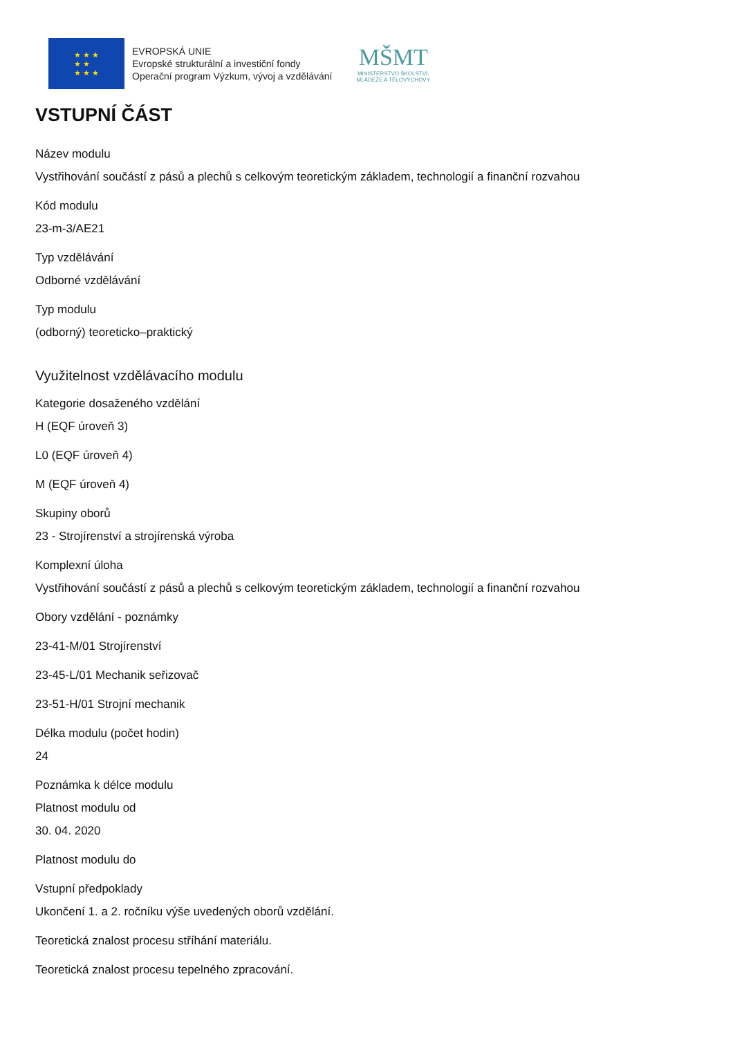★ ★ ★
★ ★
★ ★ ★
EVROPSKÁ UNIE
Evropské strukturální a investiční fondy
Operační program Výzkum, vývoj a vzdělávání
MŠMT
MINISTERSTVO ŠKOLSTVÍ,
MLÁDEŽE A TĚLOVÝCHOVY
VSTUPNÍ ČÁST
Název modulu
Vystřihování součástí z pásů a plechů s celkovým teoretickým základem, technologií a finanční rozvahou
Kód modulu
23-m-3/AE21
Typ vzdělávání
Odborné vzdělávání
Typ modulu
(odborný) teoreticko–praktický
Využitelnost vzdělávacího modulu
Kategorie dosaženého vzdělání
H (EQF úroveň 3)
L0 (EQF úroveň 4)
M (EQF úroveň 4)
Skupiny oborů
23 - Strojírenství a strojírenská výroba
Komplexní úloha
Vystřihování součástí z pásů a plechů s celkovým teoretickým základem, technologií a finanční rozvahou
Obory vzdělání - poznámky
23-41-M/01 Strojírenství
23-45-L/01 Mechanik seřizovač
23-51-H/01 Strojní mechanik
Délka modulu (počet hodin)
24
Poznámka k délce modulu
Platnost modulu od
30. 04. 2020
Platnost modulu do
Vstupní předpoklady
Ukončení 1. a 2. ročníku výše uvedených oborů vzdělání.
Teoretická znalost procesu stříhání materiálu.
Teoretická znalost procesu tepelného zpracování.